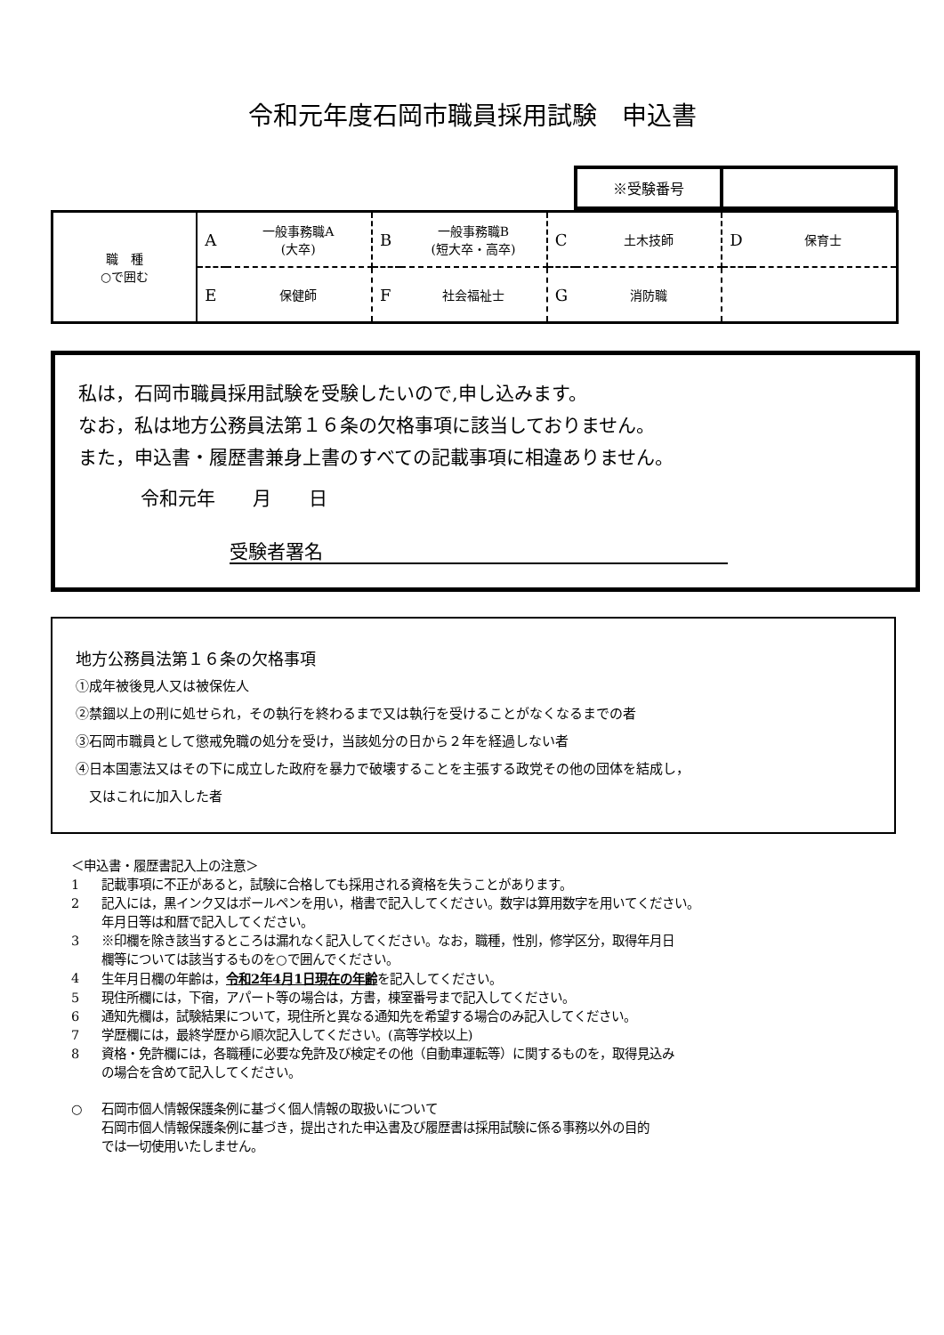令和元年度石岡市職員採用試験　申込書
| ※受験番号 | |
| 職 種 ○で囲む | A | 一般事務職A (大卒) | B | 一般事務職B (短大卒・高卒) | C | 土木技師 | D | 保育士 |
| | E | 保健師 | F | 社会福祉士 | G | 消防職 | | |
私は，石岡市職員採用試験を受験したいので,申し込みます。
なお，私は地方公務員法第１６条の欠格事項に該当しておりません。
また，申込書・履歴書兼身上書のすべての記載事項に相違ありません。
令和元年　　月　　日
受験者署名
地方公務員法第１６条の欠格事項
①成年被後見人又は被保佐人
②禁錮以上の刑に処せられ，その執行を終わるまで又は執行を受けることがなくなるまでの者
③石岡市職員として懲戒免職の処分を受け，当該処分の日から２年を経過しない者
④日本国憲法又はその下に成立した政府を暴力で破壊することを主張する政党その他の団体を結成し，
　又はこれに加入した者
＜申込書・履歴書記入上の注意＞
1 記載事項に不正があると，試験に合格しても採用される資格を失うことがあります。
2 記入には，黒インク又はボールペンを用い，楷書で記入してください。数字は算用数字を用いてください。
年月日等は和暦で記入してください。
3 ※印欄を除き該当するところは漏れなく記入してください。なお，職種，性別，修学区分，取得年月日
欄等については該当するものを○で囲んでください。
4 生年月日欄の年齢は，令和2年4月1日現在の年齢を記入してください。
5 現住所欄には，下宿，アパート等の場合は，方書，棟室番号まで記入してください。
6 通知先欄は，試験結果について，現住所と異なる通知先を希望する場合のみ記入してください。
7 学歴欄には，最終学歴から順次記入してください。(高等学校以上)
8 資格・免許欄には，各職種に必要な免許及び検定その他（自動車運転等）に関するものを，取得見込み
の場合を含めて記入してください。
○ 石岡市個人情報保護条例に基づく個人情報の取扱いについて
石岡市個人情報保護条例に基づき，提出された申込書及び履歴書は採用試験に係る事務以外の目的
では一切使用いたしません。